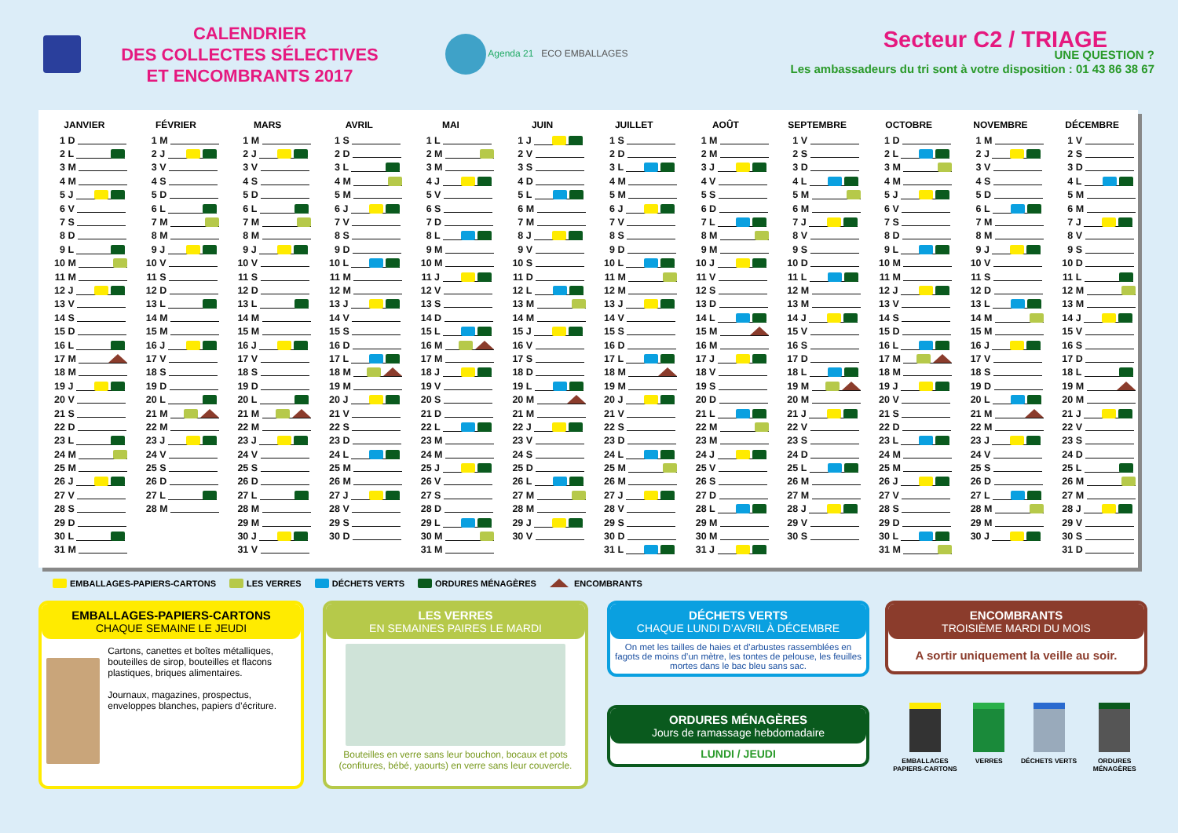CALENDRIER
DES COLLECTES SÉLECTIVES
ET ENCOMBRANTS 2017
Agenda 21 ECO EMBALLAGES
Secteur C2 / TRIAGE
UNE QUESTION ?
Les ambassadeurs du tri sont à votre disposition : 01 43 86 38 67
| JANVIER | FÉVRIER | MARS | AVRIL | MAI | JUIN | JUILLET | AOÛT | SEPTEMBRE | OCTOBRE | NOVEMBRE | DÉCEMBRE |
| --- | --- | --- | --- | --- | --- | --- | --- | --- | --- | --- | --- |
| 1 D | 1 M | 1 M | 1 S | 1 L | 1 J | 1 S | 1 M | 1 V | 1 D | 1 M | 1 V |
| 2 L | 2 J | 2 J | 2 D | 2 M | 2 V | 2 D | 2 M | 2 S | 2 L | 2 J | 2 S |
| 3 M | 3 V | 3 V | 3 L | 3 M | 3 S | 3 L | 3 J | 3 D | 3 M | 3 V | 3 D |
| 4 M | 4 S | 4 S | 4 M | 4 J | 4 D | 4 M | 4 V | 4 L | 4 M | 4 S | 4 L |
| 5 J | 5 D | 5 D | 5 M | 5 V | 5 L | 5 M | 5 S | 5 M | 5 J | 5 D | 5 M |
| 6 V | 6 L | 6 L | 6 J | 6 S | 6 M | 6 J | 6 D | 6 M | 6 V | 6 L | 6 M |
| 7 S | 7 M | 7 M | 7 V | 7 D | 7 M | 7 V | 7 L | 7 J | 7 S | 7 M | 7 J |
| 8 D | 8 M | 8 M | 8 S | 8 L | 8 J | 8 S | 8 M | 8 V | 8 D | 8 M | 8 V |
| 9 L | 9 J | 9 J | 9 D | 9 M | 9 V | 9 D | 9 M | 9 S | 9 L | 9 J | 9 S |
| 10 M | 10 V | 10 V | 10 L | 10 M | 10 S | 10 L | 10 J | 10 D | 10 M | 10 V | 10 D |
| 11 M | 11 S | 11 S | 11 M | 11 J | 11 D | 11 M | 11 V | 11 L | 11 M | 11 S | 11 L |
| 12 J | 12 D | 12 D | 12 M | 12 V | 12 L | 12 M | 12 S | 12 M | 12 J | 12 D | 12 M |
| 13 V | 13 L | 13 L | 13 J | 13 S | 13 M | 13 J | 13 D | 13 M | 13 V | 13 L | 13 M |
| 14 S | 14 M | 14 M | 14 V | 14 D | 14 M | 14 V | 14 L | 14 J | 14 S | 14 M | 14 J |
| 15 D | 15 M | 15 M | 15 S | 15 L | 15 J | 15 S | 15 M | 15 V | 15 D | 15 M | 15 V |
| 16 L | 16 J | 16 J | 16 D | 16 M | 16 V | 16 D | 16 M | 16 S | 16 L | 16 J | 16 S |
| 17 M | 17 V | 17 V | 17 L | 17 M | 17 S | 17 L | 17 J | 17 D | 17 M | 17 V | 17 D |
| 18 M | 18 S | 18 S | 18 M | 18 J | 18 D | 18 M | 18 V | 18 L | 18 M | 18 S | 18 L |
| 19 J | 19 D | 19 D | 19 M | 19 V | 19 L | 19 M | 19 S | 19 M | 19 J | 19 D | 19 M |
| 20 V | 20 L | 20 L | 20 J | 20 S | 20 M | 20 J | 20 D | 20 M | 20 V | 20 L | 20 M |
| 21 S | 21 M | 21 M | 21 V | 21 D | 21 M | 21 V | 21 L | 21 J | 21 S | 21 M | 21 J |
| 22 D | 22 M | 22 M | 22 S | 22 L | 22 J | 22 S | 22 M | 22 V | 22 D | 22 M | 22 V |
| 23 L | 23 J | 23 J | 23 D | 23 M | 23 V | 23 D | 23 M | 23 S | 23 L | 23 J | 23 S |
| 24 M | 24 V | 24 V | 24 L | 24 M | 24 S | 24 L | 24 J | 24 D | 24 M | 24 V | 24 D |
| 25 M | 25 S | 25 S | 25 M | 25 J | 25 D | 25 M | 25 V | 25 L | 25 M | 25 S | 25 L |
| 26 J | 26 D | 26 D | 26 M | 26 V | 26 L | 26 M | 26 S | 26 M | 26 J | 26 D | 26 M |
| 27 V | 27 L | 27 L | 27 J | 27 S | 27 M | 27 J | 27 D | 27 M | 27 V | 27 L | 27 M |
| 28 S | 28 M | 28 M | 28 V | 28 D | 28 M | 28 V | 28 L | 28 J | 28 S | 28 M | 28 J |
| 29 D | | 29 M | 29 S | 29 L | 29 J | 29 S | 29 M | 29 V | 29 D | 29 M | 29 V |
| 30 L | | 30 J | 30 D | 30 M | 30 V | 30 D | 30 M | 30 S | 30 L | 30 J | 30 S |
| 31 M | | 31 V | | 31 M | | 31 L | 31 J | | 31 M | | 31 D |
EMBALLAGES-PAPIERS-CARTONS LES VERRES DÉCHETS VERTS ORDURES MÉNAGÈRES ENCOMBRANTS
EMBALLAGES-PAPIERS-CARTONS
CHAQUE SEMAINE LE JEUDI
Cartons, canettes et boîtes métalliques, bouteilles de sirop, bouteilles et flacons plastiques, briques alimentaires.
Journaux, magazines, prospectus, enveloppes blanches, papiers d’écriture.
LES VERRES
EN SEMAINES PAIRES LE MARDI
Bouteilles en verre sans leur bouchon, bocaux et pots (confitures, bébé, yaourts) en verre sans leur couvercle.
DÉCHETS VERTS
CHAQUE LUNDI D’AVRIL À DÉCEMBRE
On met les tailles de haies et d’arbustes rassemblées en fagots de moins d’un mètre, les tontes de pelouse, les feuilles mortes dans le bac bleu sans sac.
ORDURES MÉNAGÈRES
Jours de ramassage hebdomadaire
LUNDI / JEUDI
ENCOMBRANTS
TROISIÈME MARDI DU MOIS
A sortir uniquement la veille au soir.
EMBALLAGES
PAPIERS-CARTONS
VERRES DÉCHETS VERTS ORDURES
MÉNAGÈRES